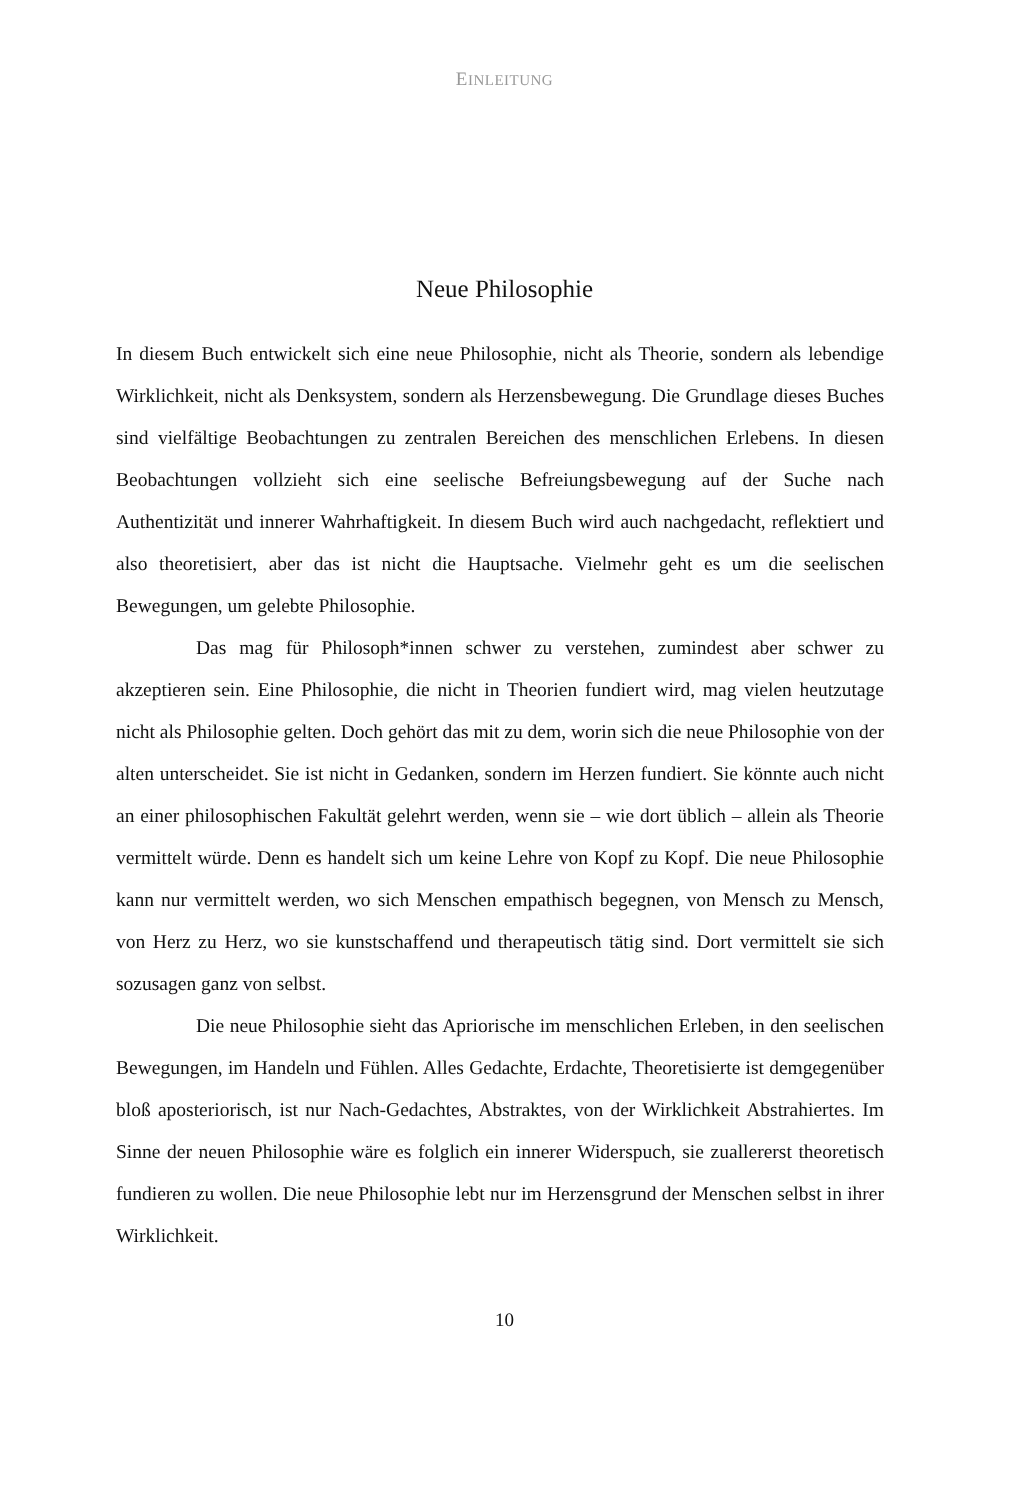EINLEITUNG
Neue Philosophie
In diesem Buch entwickelt sich eine neue Philosophie, nicht als Theorie, sondern als lebendige Wirklichkeit, nicht als Denksystem, sondern als Herzensbewegung. Die Grundlage dieses Buches sind vielfältige Beobachtungen zu zentralen Bereichen des menschlichen Erlebens. In diesen Beobachtungen vollzieht sich eine seelische Befreiungsbewegung auf der Suche nach Authentizität und innerer Wahrhaftigkeit. In diesem Buch wird auch nachgedacht, reflektiert und also theoretisiert, aber das ist nicht die Hauptsache. Vielmehr geht es um die seelischen Bewegungen, um gelebte Philosophie.
Das mag für Philosoph*innen schwer zu verstehen, zumindest aber schwer zu akzeptieren sein. Eine Philosophie, die nicht in Theorien fundiert wird, mag vielen heutzutage nicht als Philosophie gelten. Doch gehört das mit zu dem, worin sich die neue Philosophie von der alten unterscheidet. Sie ist nicht in Gedanken, sondern im Herzen fundiert. Sie könnte auch nicht an einer philosophischen Fakultät gelehrt werden, wenn sie – wie dort üblich – allein als Theorie vermittelt würde. Denn es handelt sich um keine Lehre von Kopf zu Kopf. Die neue Philosophie kann nur vermittelt werden, wo sich Menschen empathisch begegnen, von Mensch zu Mensch, von Herz zu Herz, wo sie kunstschaffend und therapeutisch tätig sind. Dort vermittelt sie sich sozusagen ganz von selbst.
Die neue Philosophie sieht das Apriorische im menschlichen Erleben, in den seelischen Bewegungen, im Handeln und Fühlen. Alles Gedachte, Erdachte, Theoretisierte ist demgegenüber bloß aposteriorisch, ist nur Nach-Gedachtes, Abstraktes, von der Wirklichkeit Abstrahiertes. Im Sinne der neuen Philosophie wäre es folglich ein innerer Widerspuch, sie zuallererst theoretisch fundieren zu wollen. Die neue Philosophie lebt nur im Herzensgrund der Menschen selbst in ihrer Wirklichkeit.
10